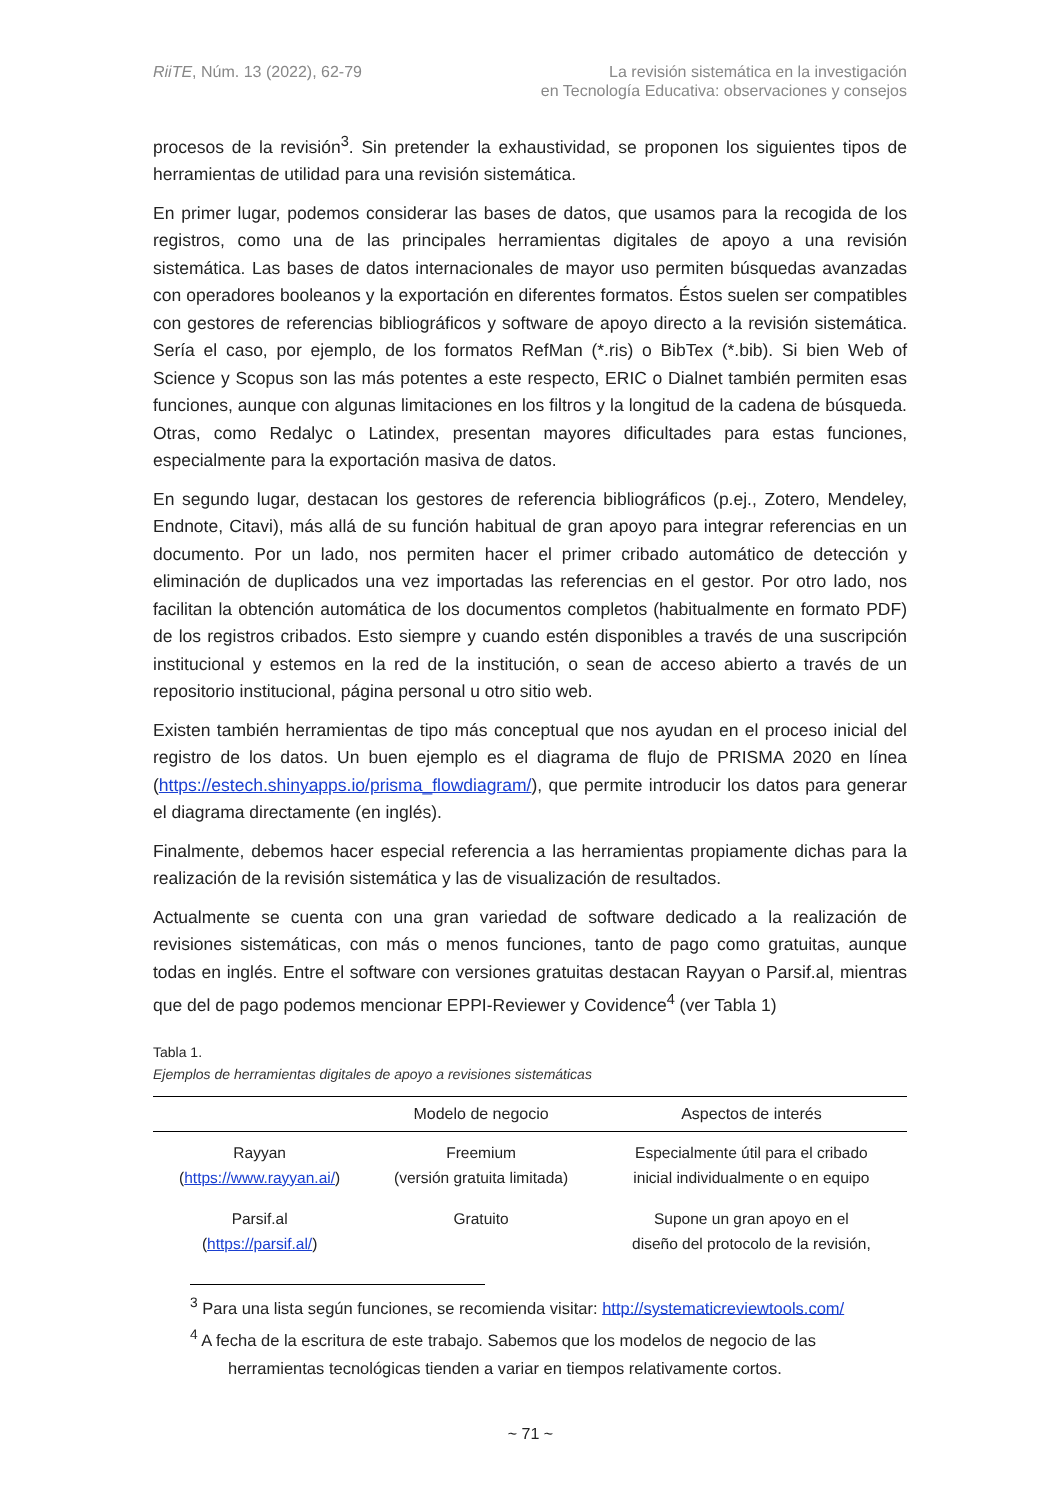RiiTE, Núm. 13 (2022), 62-79 La revisión sistemática en la investigación
en Tecnología Educativa: observaciones y consejos
procesos de la revisión<sup>3</sup>. Sin pretender la exhaustividad, se proponen los siguientes tipos de herramientas de utilidad para una revisión sistemática.
En primer lugar, podemos considerar las bases de datos, que usamos para la recogida de los registros, como una de las principales herramientas digitales de apoyo a una revisión sistemática. Las bases de datos internacionales de mayor uso permiten búsquedas avanzadas con operadores booleanos y la exportación en diferentes formatos. Éstos suelen ser compatibles con gestores de referencias bibliográficos y software de apoyo directo a la revisión sistemática. Sería el caso, por ejemplo, de los formatos RefMan (*.ris) o BibTex (*.bib). Si bien Web of Science y Scopus son las más potentes a este respecto, ERIC o Dialnet también permiten esas funciones, aunque con algunas limitaciones en los filtros y la longitud de la cadena de búsqueda. Otras, como Redalyc o Latindex, presentan mayores dificultades para estas funciones, especialmente para la exportación masiva de datos.
En segundo lugar, destacan los gestores de referencia bibliográficos (p.ej., Zotero, Mendeley, Endnote, Citavi), más allá de su función habitual de gran apoyo para integrar referencias en un documento. Por un lado, nos permiten hacer el primer cribado automático de detección y eliminación de duplicados una vez importadas las referencias en el gestor. Por otro lado, nos facilitan la obtención automática de los documentos completos (habitualmente en formato PDF) de los registros cribados. Esto siempre y cuando estén disponibles a través de una suscripción institucional y estemos en la red de la institución, o sean de acceso abierto a través de un repositorio institucional, página personal u otro sitio web.
Existen también herramientas de tipo más conceptual que nos ayudan en el proceso inicial del registro de los datos. Un buen ejemplo es el diagrama de flujo de PRISMA 2020 en línea (https://estech.shinyapps.io/prisma_flowdiagram/), que permite introducir los datos para generar el diagrama directamente (en inglés).
Finalmente, debemos hacer especial referencia a las herramientas propiamente dichas para la realización de la revisión sistemática y las de visualización de resultados.
Actualmente se cuenta con una gran variedad de software dedicado a la realización de revisiones sistemáticas, con más o menos funciones, tanto de pago como gratuitas, aunque todas en inglés. Entre el software con versiones gratuitas destacan Rayyan o Parsif.al, mientras que del de pago podemos mencionar EPPI-Reviewer y Covidence<sup>4</sup> (ver Tabla 1)
Tabla 1.
Ejemplos de herramientas digitales de apoyo a revisiones sistemáticas
| | Modelo de negocio | Aspectos de interés |
| --- | --- | --- |
| Rayyan ( https://www.rayyan.ai/ ) | Freemium (versión gratuita limitada) | Especialmente útil para el cribado inicial individualmente o en equipo |
| Parsif.al ( https://parsif.al/ ) | Gratuito | Supone un gran apoyo en el diseño del protocolo de la revisión, |
<sup>3</sup> Para una lista según funciones, se recomienda visitar: http://systematicreviewtools.com/
<sup>4</sup> A fecha de la escritura de este trabajo. Sabemos que los modelos de negocio de las herramientas tecnológicas tienden a variar en tiempos relativamente cortos.
~ 71 ~